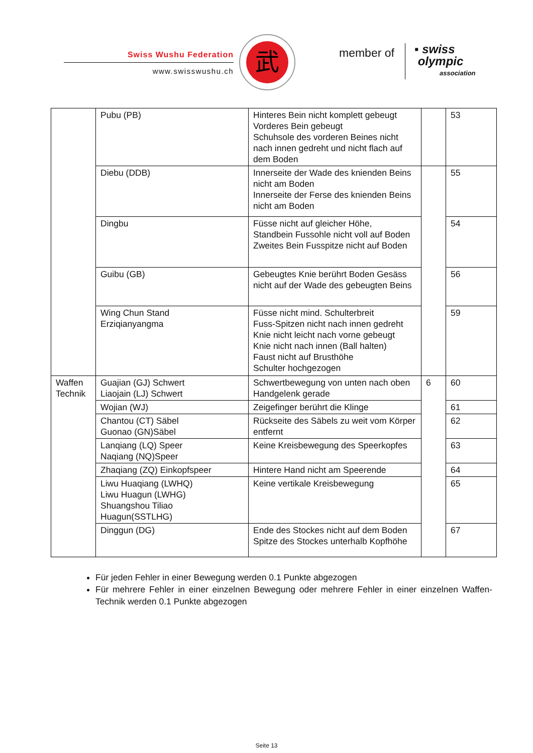Swiss Wushu Federation
www.swisswushu.ch
武
member of
▪ swiss
olympic
association
| | Pubu (PB) | Hinteres Bein nicht komplett gebeugt Vorderes Bein gebeugt Schuhsole des vorderen Beines nicht nach innen gedreht und nicht flach auf dem Boden | | 53 |
| | Diebu (DDB) | Innerseite der Wade des knienden Beins nicht am Boden Innerseite der Ferse des knienden Beins nicht am Boden | | 55 |
| | Dingbu | Füsse nicht auf gleicher Höhe, Standbein Fussohle nicht voll auf Boden Zweites Bein Fusspitze nicht auf Boden | | 54 |
| | Guibu (GB) | Gebeugtes Knie berührt Boden Gesäss nicht auf der Wade des gebeugten Beins | | 56 |
| | Wing Chun Stand Erziqianyangma | Füsse nicht mind. Schulterbreit Fuss-Spitzen nicht nach innen gedreht Knie nicht leicht nach vorne gebeugt Knie nicht nach innen (Ball halten) Faust nicht auf Brusthöhe Schulter hochgezogen | | 59 |
| Waffen Technik | Guajian (GJ) Schwert Liaojain (LJ) Schwert | Schwertbewegung von unten nach oben Handgelenk gerade | 6 | 60 |
| | Wojian (WJ) | Zeigefinger berührt die Klinge | | 61 |
| | Chantou (CT) Säbel Guonao (GN)Säbel | Rückseite des Säbels zu weit vom Körper entfernt | | 62 |
| | Lanqiang (LQ) Speer Naqiang (NQ)Speer | Keine Kreisbewegung des Speerkopfes | | 63 |
| | Zhaqiang (ZQ) Einkopfspeer | Hintere Hand nicht am Speerende | | 64 |
| | Liwu Huaqiang (LWHQ) Liwu Huagun (LWHG) Shuangshou Tiliao Huagun(SSTLHG) | Keine vertikale Kreisbewegung | | 65 |
| | Dinggun (DG) | Ende des Stockes nicht auf dem Boden Spitze des Stockes unterhalb Kopfhöhe | | 67 |
Für jeden Fehler in einer Bewegung werden 0.1 Punkte abgezogen
Für mehrere Fehler in einer einzelnen Bewegung oder mehrere Fehler in einer einzelnen Waffen-Technik werden 0.1 Punkte abgezogen
Seite 13